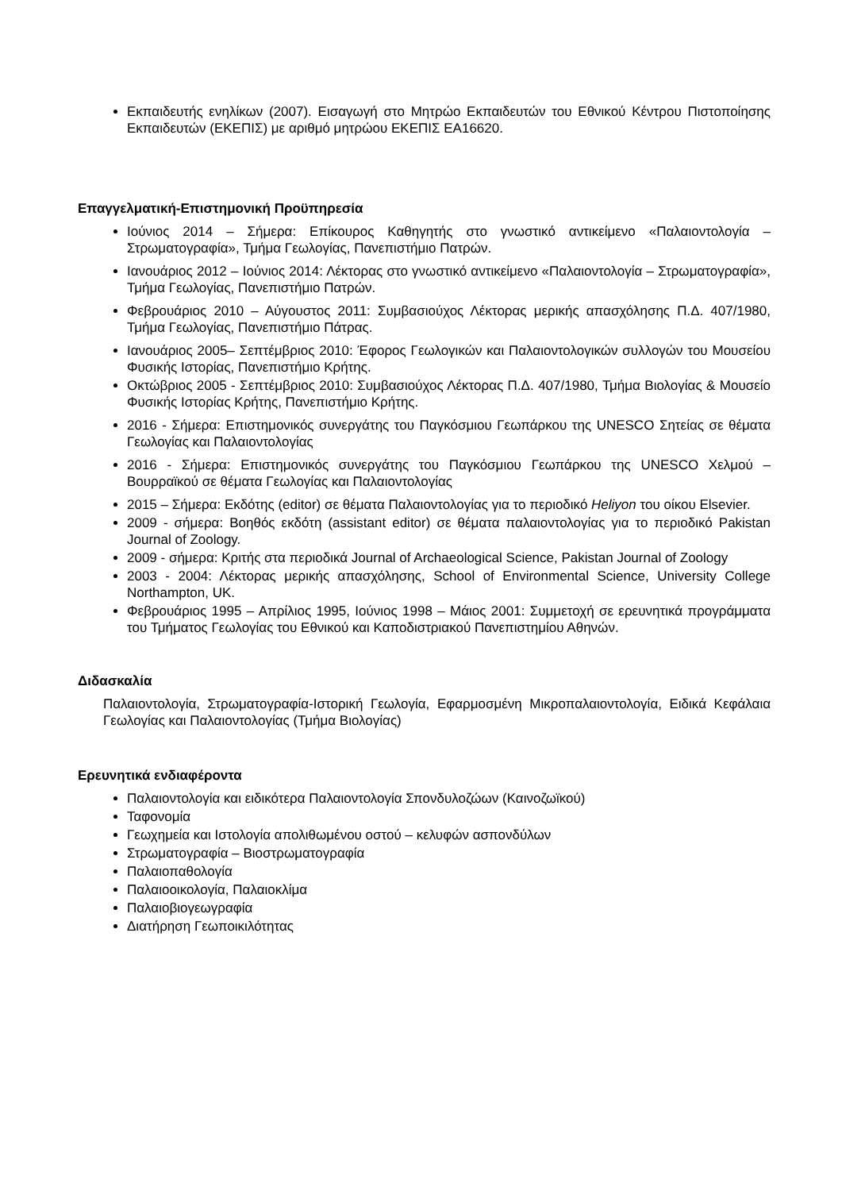Εκπαιδευτής ενηλίκων (2007). Εισαγωγή στο Μητρώο Εκπαιδευτών του Εθνικού Κέντρου Πιστοποίησης Εκπαιδευτών (ΕΚΕΠΙΣ) με αριθμό μητρώου ΕΚΕΠΙΣ ΕΑ16620.
Επαγγελματική-Επιστημονική Προϋπηρεσία
Ιούνιος 2014 – Σήμερα: Επίκουρος Καθηγητής στο γνωστικό αντικείμενο «Παλαιοντολογία – Στρωματογραφία», Τμήμα Γεωλογίας, Πανεπιστήμιο Πατρών.
Ιανουάριος 2012 – Ιούνιος 2014: Λέκτορας στο γνωστικό αντικείμενο «Παλαιοντολογία – Στρωματογραφία», Τμήμα Γεωλογίας, Πανεπιστήμιο Πατρών.
Φεβρουάριος 2010 – Αύγουστος 2011: Συμβασιούχος Λέκτορας μερικής απασχόλησης Π.Δ. 407/1980, Τμήμα Γεωλογίας, Πανεπιστήμιο Πάτρας.
Ιανουάριος 2005– Σεπτέμβριος 2010: Έφορος Γεωλογικών και Παλαιοντολογικών συλλογών του Μουσείου Φυσικής Ιστορίας, Πανεπιστήμιο Κρήτης.
Οκτώβριος 2005 - Σεπτέμβριος 2010: Συμβασιούχος Λέκτορας Π.Δ. 407/1980, Τμήμα Βιολογίας & Μουσείο Φυσικής Ιστορίας Κρήτης, Πανεπιστήμιο Κρήτης.
2016 - Σήμερα: Επιστημονικός συνεργάτης του Παγκόσμιου Γεωπάρκου της UNESCO Σητείας σε θέματα Γεωλογίας και Παλαιοντολογίας
2016 - Σήμερα: Επιστημονικός συνεργάτης του Παγκόσμιου Γεωπάρκου της UNESCO Χελμού – Βουρραϊκού σε θέματα Γεωλογίας και Παλαιοντολογίας
2015 – Σήμερα: Εκδότης (editor) σε θέματα Παλαιοντολογίας για το περιοδικό Heliyon του οίκου Elsevier.
2009 - σήμερα: Βοηθός εκδότη (assistant editor) σε θέματα παλαιοντολογίας για το περιοδικό Pakistan Journal of Zoology.
2009 - σήμερα: Κριτής στα περιοδικά Journal of Archaeological Science, Pakistan Journal of Zoology
2003 - 2004: Λέκτορας μερικής απασχόλησης, School of Environmental Science, University College Northampton, UK.
Φεβρουάριος 1995 – Απρίλιος 1995, Ιούνιος 1998 – Μάιος 2001: Συμμετοχή σε ερευνητικά προγράμματα του Τμήματος Γεωλογίας του Εθνικού και Καποδιστριακού Πανεπιστημίου Αθηνών.
Διδασκαλία
Παλαιοντολογία, Στρωματογραφία-Ιστορική Γεωλογία, Εφαρμοσμένη Μικροπαλαιοντολογία, Ειδικά Κεφάλαια Γεωλογίας και Παλαιοντολογίας (Τμήμα Βιολογίας)
Ερευνητικά ενδιαφέροντα
Παλαιοντολογία και ειδικότερα Παλαιοντολογία Σπονδυλοζώων (Καινοζωϊκού)
Ταφονομία
Γεωχημεία και Ιστολογία απολιθωμένου οστού – κελυφών ασπονδύλων
Στρωματογραφία – Βιοστρωματογραφία
Παλαιοπαθολογία
Παλαιοοικολογία, Παλαιοκλίμα
Παλαιοβιογεωγραφία
Διατήρηση Γεωποικιλότητας